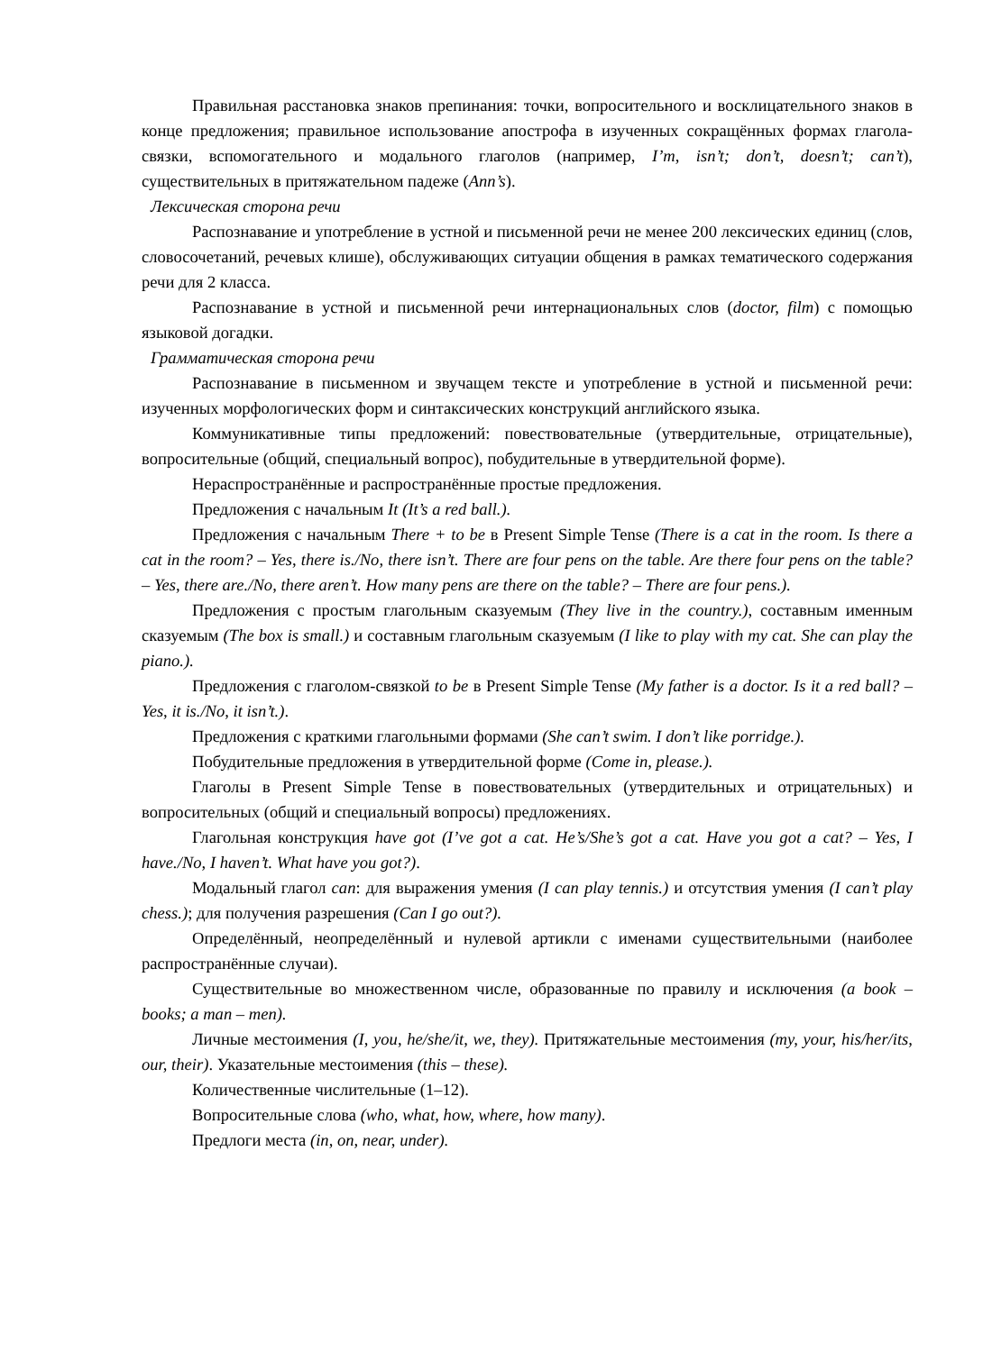Правильная расстановка знаков препинания: точки, вопросительного и восклицательного знаков в конце предложения; правильное использование апострофа в изученных сокращённых формах глагола-связки, вспомогательного и модального глаголов (например, I’m, isn’t; don’t, doesn’t; can’t), существительных в притяжательном падеже (Ann’s).
Лексическая сторона речи
Распознавание и употребление в устной и письменной речи не менее 200 лексических единиц (слов, словосочетаний, речевых клише), обслуживающих ситуации общения в рамках тематического содержания речи для 2 класса.
Распознавание в устной и письменной речи интернациональных слов (doctor, film) с помощью языковой догадки.
Грамматическая сторона речи
Распознавание в письменном и звучащем тексте и употребление в устной и письменной речи: изученных морфологических форм и синтаксических конструкций английского языка.
Коммуникативные типы предложений: повествовательные (утвердительные, отрицательные), вопросительные (общий, специальный вопрос), побудительные в утвердительной форме).
Нераспространённые и распространённые простые предложения.
Предложения с начальным It (It’s a red ball.).
Предложения с начальным There + to be в Present Simple Tense (There is a cat in the room. Is there a cat in the room? – Yes, there is./No, there isn’t. There are four pens on the table. Are there four pens on the table? – Yes, there are./No, there aren’t. How many pens are there on the table? – There are four pens.).
Предложения с простым глагольным сказуемым (They live in the country.), составным именным сказуемым (The box is small.) и составным глагольным сказуемым (I like to play with my cat. She can play the piano.).
Предложения с глаголом-связкой to be в Present Simple Tense (My father is a doctor. Is it a red ball? – Yes, it is./No, it isn’t.).
Предложения с краткими глагольными формами (She can’t swim. I don’t like porridge.).
Побудительные предложения в утвердительной форме (Come in, please.).
Глаголы в Present Simple Tense в повествовательных (утвердительных и отрицательных) и вопросительных (общий и специальный вопросы) предложениях.
Глагольная конструкция have got (I’ve got a cat. He’s/She’s got a cat. Have you got a cat? – Yes, I have./No, I haven’t. What have you got?).
Модальный глагол can: для выражения умения (I can play tennis.) и отсутствия умения (I can’t play chess.); для получения разрешения (Can I go out?).
Определённый, неопределённый и нулевой артикли с именами существительными (наиболее распространённые случаи).
Существительные во множественном числе, образованные по правилу и исключения (a book – books; a man – men).
Личные местоимения (I, you, he/she/it, we, they). Притяжательные местоимения (my, your, his/her/its, our, their). Указательные местоимения (this – these).
Количественные числительные (1–12).
Вопросительные слова (who, what, how, where, how many).
Предлоги места (in, on, near, under).